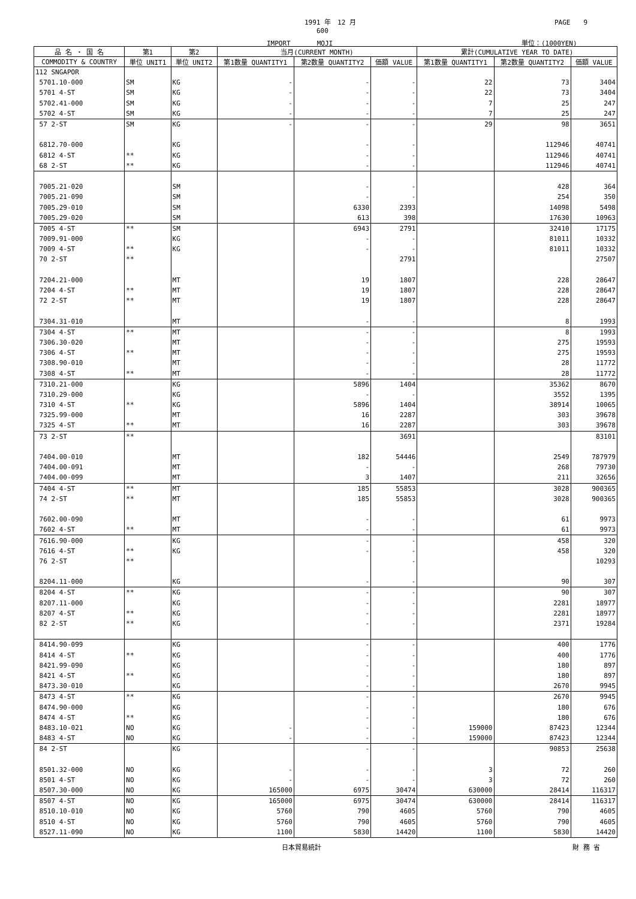1991 年　12 月 PAGE　　9
600
IMPORT　　　　MOJI 単位：(1000YEN)
| 品 名 ・ 国 名 | 第1 | 第2 | 当月(CURRENT MONTH) | | | 累計(CUMULATIVE YEAR TO DATE) | | |
| --- | --- | --- | --- | --- | --- | --- | --- | --- |
| COMMODITY & COUNTRY | 単位 UNIT1 | 単位 UNIT2 | 第1数量 QUANTITY1 | 第2数量 QUANTITY2 | 価額 VALUE | 第1数量 QUANTITY1 | 第2数量 QUANTITY2 | 価額 VALUE |
| 112 SNGAPOR | | | | | | | | |
| 5701.10-000 | SM | KG | - | - | - | 22 | 73 | 3404 |
| 5701 4-ST | SM | KG | - | - | - | 22 | 73 | 3404 |
| 5702.41-000 | SM | KG | - | - | - | 7 | 25 | 247 |
| 5702 4-ST | SM | KG | - | - | - | 7 | 25 | 247 |
| 57 2-ST | SM | KG | - | - | - | 29 | 98 | 3651 |
| 6812.70-000 | | KG | | - | - | | 112946 | 40741 |
| 6812 4-ST | ** | KG | | - | - | | 112946 | 40741 |
| 68 2-ST | ** | KG | | - | - | | 112946 | 40741 |
| 7005.21-020 | | SM | | - | - | | 428 | 364 |
| 7005.21-090 | | SM | | - | - | | 254 | 350 |
| 7005.29-010 | | SM | | 6330 | 2393 | | 14098 | 5498 |
| 7005.29-020 | | SM | | 613 | 398 | | 17630 | 10963 |
| 7005 4-ST | ** | SM | | 6943 | 2791 | | 32410 | 17175 |
| 7009.91-000 | | KG | | - | - | | 81011 | 10332 |
| 7009 4-ST | ** | KG | | - | - | | 81011 | 10332 |
| 70 2-ST | ** | | | | 2791 | | | 27507 |
| 7204.21-000 | | MT | | 19 | 1807 | | 228 | 28647 |
| 7204 4-ST | ** | MT | | 19 | 1807 | | 228 | 28647 |
| 72 2-ST | ** | MT | | 19 | 1807 | | 228 | 28647 |
| 7304.31-010 | | MT | | - | - | | 8 | 1993 |
| 7304 4-ST | ** | MT | | - | - | | 8 | 1993 |
| 7306.30-020 | | MT | | - | - | | 275 | 19593 |
| 7306 4-ST | ** | MT | | - | - | | 275 | 19593 |
| 7308.90-010 | | MT | | - | - | | 28 | 11772 |
| 7308 4-ST | ** | MT | | - | - | | 28 | 11772 |
| 7310.21-000 | | KG | | 5896 | 1404 | | 35362 | 8670 |
| 7310.29-000 | | KG | | - | - | | 3552 | 1395 |
| 7310 4-ST | ** | KG | | 5896 | 1404 | | 38914 | 10065 |
| 7325.99-000 | | MT | | 16 | 2287 | | 303 | 39678 |
| 7325 4-ST | ** | MT | | 16 | 2287 | | 303 | 39678 |
| 73 2-ST | ** | | | | 3691 | | | 83101 |
| 7404.00-010 | | MT | | 182 | 54446 | | 2549 | 787979 |
| 7404.00-091 | | MT | | - | - | | 268 | 79730 |
| 7404.00-099 | | MT | | 3 | 1407 | | 211 | 32656 |
| 7404 4-ST | ** | MT | | 185 | 55853 | | 3028 | 900365 |
| 74 2-ST | ** | MT | | 185 | 55853 | | 3028 | 900365 |
| 7602.00-090 | | MT | | - | - | | 61 | 9973 |
| 7602 4-ST | ** | MT | | - | - | | 61 | 9973 |
| 7616.90-000 | | KG | | - | - | | 458 | 320 |
| 7616 4-ST | ** | KG | | - | - | | 458 | 320 |
| 76 2-ST | ** | | | | - | | | 10293 |
| 8204.11-000 | | KG | | - | - | | 90 | 307 |
| 8204 4-ST | ** | KG | | - | - | | 90 | 307 |
| 8207.11-000 | | KG | | - | - | | 2281 | 18977 |
| 8207 4-ST | ** | KG | | - | - | | 2281 | 18977 |
| 82 2-ST | ** | KG | | - | - | | 2371 | 19284 |
| 8414.90-099 | | KG | | - | - | | 400 | 1776 |
| 8414 4-ST | ** | KG | | - | - | | 400 | 1776 |
| 8421.99-090 | | KG | | - | - | | 180 | 897 |
| 8421 4-ST | ** | KG | | - | - | | 180 | 897 |
| 8473.30-010 | | KG | | - | - | | 2670 | 9945 |
| 8473 4-ST | ** | KG | | - | - | | 2670 | 9945 |
| 8474.90-000 | | KG | | - | - | | 180 | 676 |
| 8474 4-ST | ** | KG | | - | - | | 180 | 676 |
| 8483.10-021 | NO | KG | - | - | - | 159000 | 87423 | 12344 |
| 8483 4-ST | NO | KG | - | - | - | 159000 | 87423 | 12344 |
| 84 2-ST | | KG | | - | - | | 90853 | 25638 |
| 8501.32-000 | NO | KG | - | - | - | 3 | 72 | 260 |
| 8501 4-ST | NO | KG | - | - | - | 3 | 72 | 260 |
| 8507.30-000 | NO | KG | 165000 | 6975 | 30474 | 630000 | 28414 | 116317 |
| 8507 4-ST | NO | KG | 165000 | 6975 | 30474 | 630000 | 28414 | 116317 |
| 8510.10-010 | NO | KG | 5760 | 790 | 4605 | 5760 | 790 | 4605 |
| 8510 4-ST | NO | KG | 5760 | 790 | 4605 | 5760 | 790 | 4605 |
| 8527.11-090 | NO | KG | 1100 | 5830 | 14420 | 1100 | 5830 | 14420 |
日本貿易統計 財 務 省